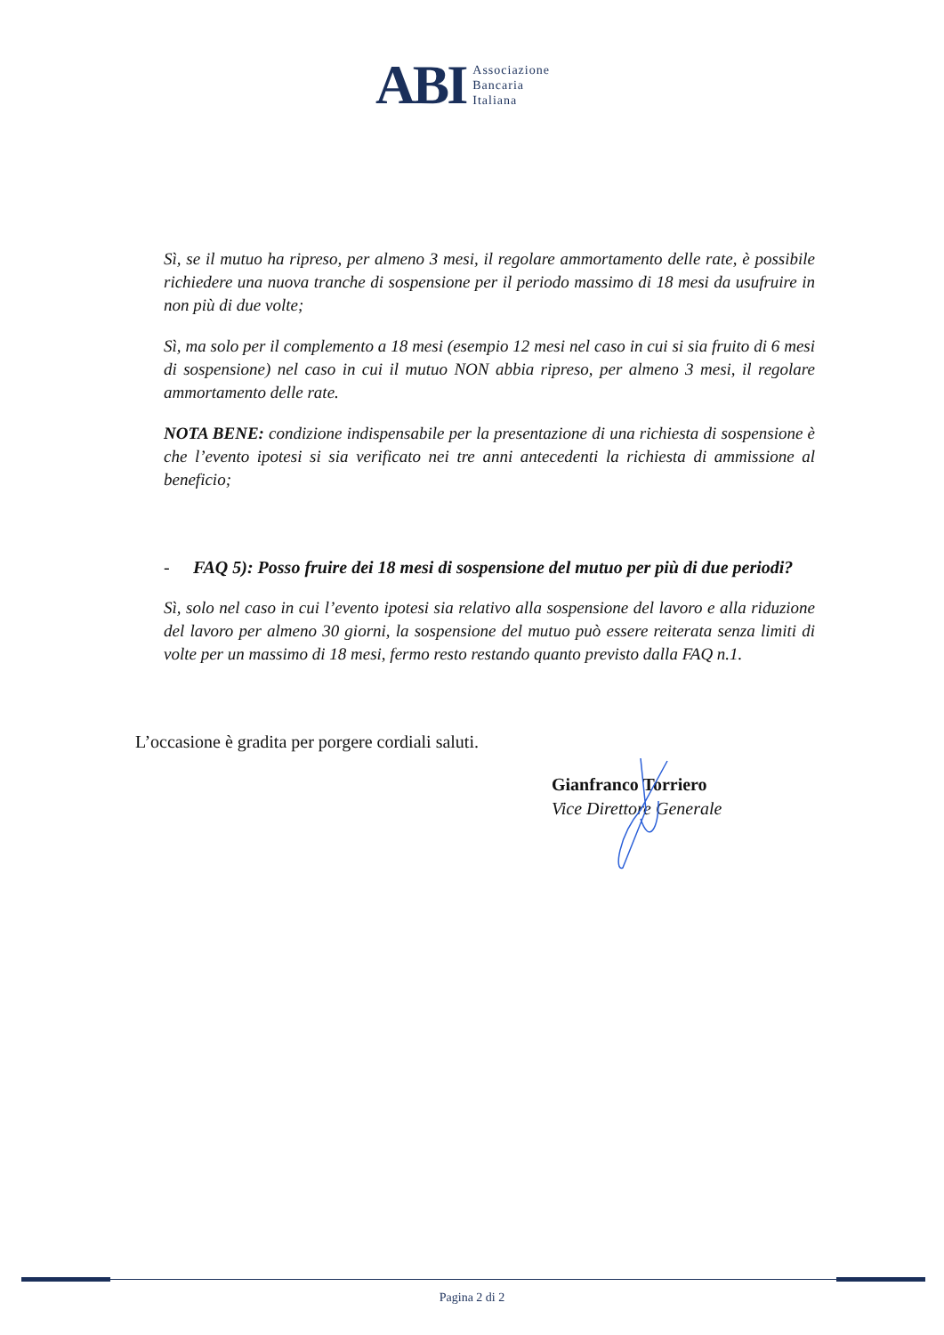ABI
Associazione
Bancaria
Italiana
Sì, se il mutuo ha ripreso, per almeno 3 mesi, il regolare ammortamento delle rate, è possibile richiedere una nuova tranche di sospensione per il periodo massimo di 18 mesi da usufruire in non più di due volte;
Sì, ma solo per il complemento a 18 mesi (esempio 12 mesi nel caso in cui si sia fruito di 6 mesi di sospensione) nel caso in cui il mutuo NON abbia ripreso, per almeno 3 mesi, il regolare ammortamento delle rate.
NOTA BENE: condizione indispensabile per la presentazione di una richiesta di sospensione è che l’evento ipotesi si sia verificato nei tre anni antecedenti la richiesta di ammissione al beneficio;
- FAQ 5): Posso fruire dei 18 mesi di sospensione del mutuo per più di due periodi?
Sì, solo nel caso in cui l’evento ipotesi sia relativo alla sospensione del lavoro e alla riduzione del lavoro per almeno 30 giorni, la sospensione del mutuo può essere reiterata senza limiti di volte per un massimo di 18 mesi, fermo resto restando quanto previsto dalla FAQ n.1.
L’occasione è gradita per porgere cordiali saluti.
Gianfranco Torriero
Vice Direttore Generale
Pagina 2 di 2